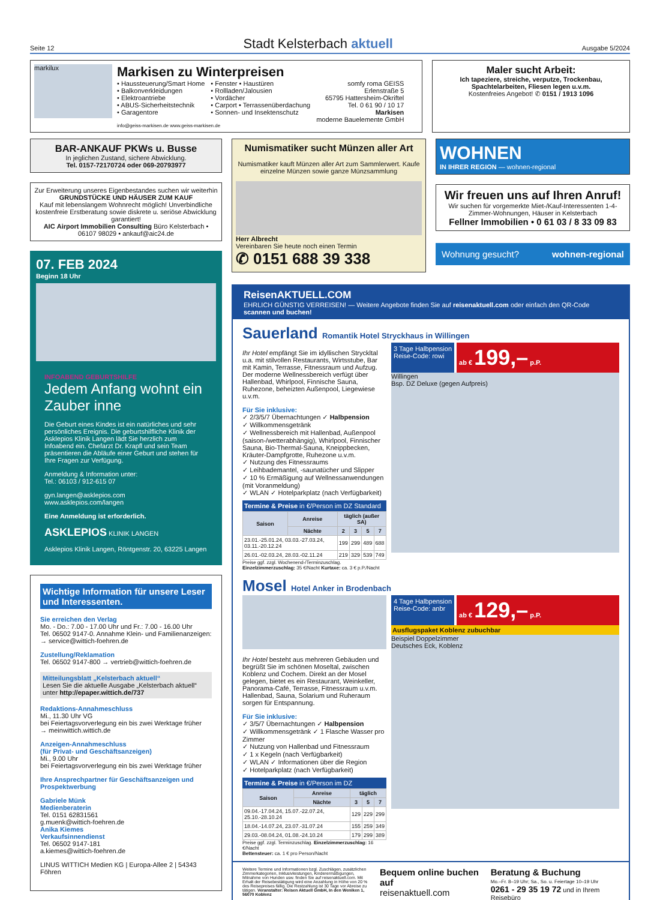Seite 12 Stadt Kelsterbach aktuell Ausgabe 5/2024
markilux
Markisen zu Winterpreisen
• Haussteuerung/Smart Home
• Balkonverkleidungen
• Elektroantriebe
• ABUS-Sicherheitstechnik
• Garagentore
• Fenster • Haustüren
• Rollladen/Jalousien
• Vordächer
• Carport • Terrassenüberdachung
• Sonnen- und Insektenschutz
somfy roma GEISS
Erlenstraße 5
65795 Hattersheim-Okriftel
Tel. 0 61 90 / 10 17
Markisen
moderne Bauelemente GmbH
info@geiss-markisen.de www.geiss-markisen.de
Maler sucht Arbeit:
Ich tapeziere, streiche, verputze, Trockenbau, Spachtelarbeiten, Fliesen legen u.v.m.
Kostenfreies Angebot! ✆ 0151 / 1913 1096
BAR-ANKAUF PKWs u. Busse
In jeglichen Zustand, sichere Abwicklung.
Tel. 0157-72170724 oder 069-20793977
Zur Erweiterung unseres Eigenbestandes suchen wir weiterhin
GRUNDSTÜCKE UND HÄUSER ZUM KAUF
Kauf mit lebenslangem Wohnrecht möglich! Unverbindliche kostenfreie Erstberatung sowie diskrete u. seriöse Abwicklung garantiert!
AIC Airport Immobilien Consulting Büro Kelsterbach • 06107 98029 • ankauf@aic24.de
07. FEB 2024
Beginn 18 Uhr
INFOABEND GEBURTSHILFE
Jedem Anfang wohnt ein Zauber inne
Die Geburt eines Kindes ist ein natürliches und sehr persönliches Ereignis. Die geburtshilfliche Klinik der Asklepios Klinik Langen lädt Sie herzlich zum Infoabend ein. Chefarzt Dr. Krapfl und sein Team präsentieren die Abläufe einer Geburt und stehen für Ihre Fragen zur Verfügung.
Anmeldung & Information unter:
Tel.: 06103 / 912-615 07
gyn.langen@asklepios.com
www.asklepios.com/langen
Eine Anmeldung ist erforderlich.
ASKLEPIOS KLINIK LANGEN
Asklepios Klinik Langen, Röntgenstr. 20, 63225 Langen
Wichtige Information für unsere Leser und Interessenten.
Sie erreichen den Verlag
Mo. - Do.: 7.00 - 17.00 Uhr und Fr.: 7.00 - 16.00 Uhr
Tel. 06502 9147-0. Annahme Klein- und Familienanzeigen:
→ service@wittich-foehren.de
Zustellung/Reklamation
Tel. 06502 9147-800 → vertrieb@wittich-foehren.de
Mitteilungsblatt „Kelsterbach aktuell“
Lesen Sie die aktuelle Ausgabe „Kelsterbach aktuell“ unter http://epaper.wittich.de/737
Redaktions-Annahmeschluss
Mi., 11.30 Uhr VG
bei Feiertagsvorverlegung ein bis zwei Werktage früher
→ meinwittich.wittich.de
Anzeigen-Annahmeschluss
(für Privat- und Geschäftsanzeigen)
Mi., 9.00 Uhr
bei Feiertagsvorverlegung ein bis zwei Werktage früher
Ihre Ansprechpartner für Geschäftsanzeigen und Prospektwerbung
Gabriele Münk
Medienberaterin
Tel. 0151 62831561
g.muenk@wittich-foehren.de
Anika Kiemes
Verkaufsinnendienst
Tel. 06502 9147-181
a.kiemes@wittich-foehren.de
LINUS WITTICH Medien KG | Europa-Allee 2 | 54343 Föhren
Numismatiker sucht Münzen aller Art
Numismatiker kauft Münzen aller Art zum Sammlerwert. Kaufe einzelne Münzen sowie ganze Münzsammlung
Herr Albrecht
Vereinbaren Sie heute noch einen Termin
✆ 0151 688 39 338
WOHNEN
IN IHRER REGION — wohnen-regional
Wir freuen uns auf Ihren Anruf!
Wir suchen für vorgemerkte Miet-/Kauf-Interessenten 1-4-Zimmer-Wohnungen, Häuser in Kelsterbach
Fellner Immobilien • 0 61 03 / 8 33 09 83
Wohnung gesucht? wohnen-regional
ReisenAKTUELL.COM
EHRLICH GÜNSTIG VERREISEN! — Weitere Angebote finden Sie auf reisenaktuell.com oder einfach den QR-Code scannen und buchen!
Sauerland Romantik Hotel Stryckhaus in Willingen
Ihr Hotel empfängt Sie im idyllischen Stryckltal u.a. mit stilvollen Restaurants, Wirtsstube, Bar mit Kamin, Terrasse, Fitnessraum und Aufzug. Der moderne Wellnessbereich verfügt über Hallenbad, Whirlpool, Finnische Sauna, Ruhezone, beheizten Außenpool, Liegewiese u.v.m.
Für Sie inklusive:
✓ 2/3/5/7 Übernachtungen ✓ Halbpension
✓ Willkommensgetränk
✓ Wellnessbereich mit Hallenbad, Außenpool (saison-/wetterabhängig), Whirlpool, Finnischer Sauna, Bio-Thermal-Sauna, Kneippbecken, Kräuter-Dampfgrotte, Ruhezone u.v.m.
✓ Nutzung des Fitnessraums
✓ Leihbademantel, -saunatücher und Slipper
✓ 10 % Ermäßigung auf Wellnessanwendungen (mit Voranmeldung)
✓ WLAN ✓ Hotelparkplatz (nach Verfügbarkeit)
Termine & Preise in €/Person im DZ Standard
| Saison | Anreise | täglich (außer SA) | | | |
| --- | --- | --- | --- | --- | --- |
| | Nächte | 2 | 3 | 5 | 7 |
| 23.01.-25.01.24, 03.03.-27.03.24, 03.11.-20.12.24 | | 199 | 299 | 489 | 688 |
| 26.01.-02.03.24, 28.03.-02.11.24 | | 219 | 329 | 539 | 749 |
Preise ggf. zzgl. Wochenend-/Terminzuschlag.
Einzelzimmerzuschlag: 35 €/Nacht Kurtaxe: ca. 3 € p.P./Nacht
3 Tage Halbpension
Reise-Code: rowi
ab € 199,– p.P.
Willingen
Bsp. DZ Deluxe (gegen Aufpreis)
Mosel Hotel Anker in Brodenbach
Ihr Hotel besteht aus mehreren Gebäuden und begrüßt Sie im schönen Moseltal, zwischen Koblenz und Cochem. Direkt an der Mosel gelegen, bietet es ein Restaurant, Weinkeller, Panorama-Café, Terrasse, Fitnessraum u.v.m. Hallenbad, Sauna, Solarium und Ruheraum sorgen für Entspannung.
Für Sie inklusive:
✓ 3/5/7 Übernachtungen ✓ Halbpension
✓ Willkommensgetränk ✓ 1 Flasche Wasser pro Zimmer
✓ Nutzung von Hallenbad und Fitnessraum
✓ 1 x Kegeln (nach Verfügbarkeit)
✓ WLAN ✓ Informationen über die Region
✓ Hotelparkplatz (nach Verfügbarkeit)
Termine & Preise in €/Person im DZ
| Saison | Anreise | täglich | | |
| --- | --- | --- | --- | --- |
| | Nächte | 3 | 5 | 7 |
| 09.04.-17.04.24, 15.07.-22.07.24, 25.10.-28.10.24 | | 129 | 229 | 299 |
| 18.04.-14.07.24, 23.07.-31.07.24 | | 155 | 259 | 349 |
| 29.03.-08.04.24, 01.08.-24.10.24 | | 179 | 299 | 389 |
Preise ggf. zzgl. Terminzuschlag. Einzelzimmerzuschlag: 16 €/Nacht
Bettensteuer: ca. 1 € pro Person/Nacht
4 Tage Halbpension
Reise-Code: anbr
ab € 129,– p.P.
Ausflugspaket Koblenz zubuchbar
Beispiel Doppelzimmer
Deutsches Eck, Koblenz
Weitere Termine und Informationen bzgl. Zuschlägen, zusätzlichen Zimmerkategorien, Inklusivleistungen, Kinderermäßigungen, Mitnahme von Hunden usw. finden Sie auf reisenaktuell.com. Mit Erhalt der Reisebestätigung wird eine Anzahlung in Höhe von 20 % des Reisepreises fällig. Die Restzahlung ist 30 Tage vor Abreise zu tätigen. Veranstalter: Reisen Aktuell GmbH, In den Weniken 1, 56070 Koblenz
Bequem online buchen auf
reisenaktuell.com
Beratung & Buchung
Mo.–Fr. 8–19 Uhr; Sa., So. u. Feiertage 10–19 Uhr
0261 - 29 35 19 72 und in Ihrem Reisebüro